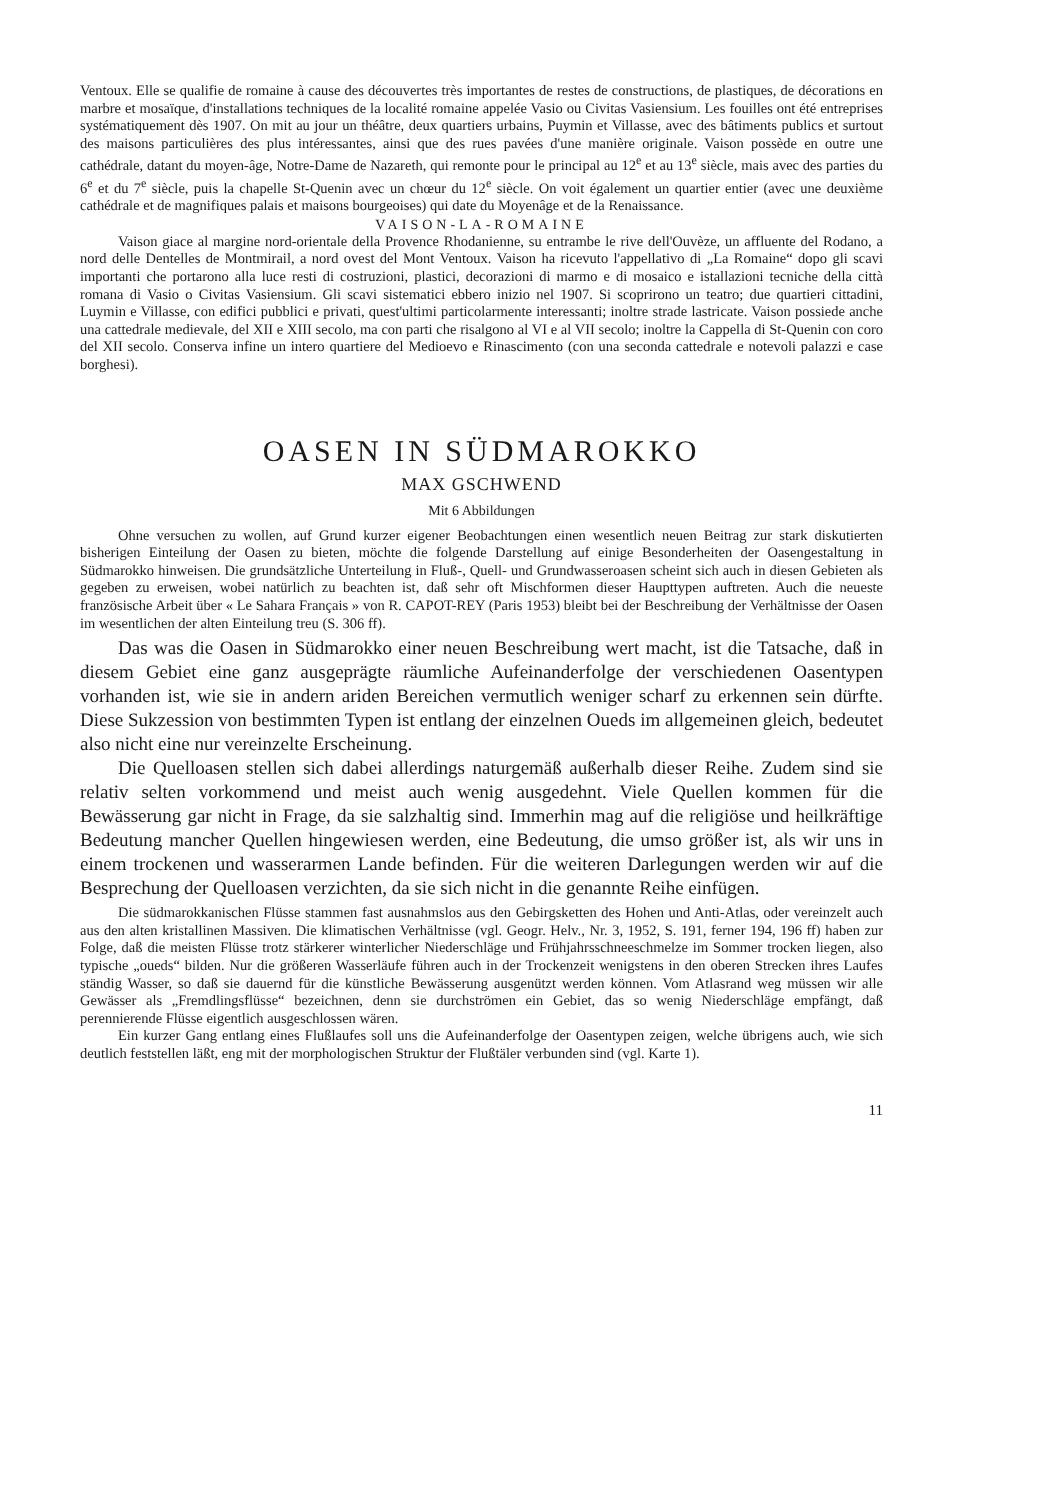Ventoux. Elle se qualifie de romaine à cause des découvertes très importantes de restes de constructions, de plastiques, de décorations en marbre et mosaïque, d'installations techniques de la localité romaine appelée Vasio ou Civitas Vasiensium. Les fouilles ont été entreprises systématiquement dès 1907. On mit au jour un théâtre, deux quartiers urbains, Puymin et Villasse, avec des bâtiments publics et surtout des maisons particulières des plus intéressantes, ainsi que des rues pavées d'une manière originale. Vaison possède en outre une cathédrale, datant du moyen-âge, Notre-Dame de Nazareth, qui remonte pour le principal au 12<sup>e</sup> et au 13<sup>e</sup> siècle, mais avec des parties du 6<sup>e</sup> et du 7<sup>e</sup> siècle, puis la chapelle St-Quenin avec un chœur du 12<sup>e</sup> siècle. On voit également un quartier entier (avec une deuxième cathédrale et de magnifiques palais et maisons bourgeoises) qui date du Moyenâge et de la Renaissance.
VAISON-LA-ROMAINE
Vaison giace al margine nord-orientale della Provence Rhodanienne, su entrambe le rive dell'Ouvèze, un affluente del Rodano, a nord delle Dentelles de Montmirail, a nord ovest del Mont Ventoux. Vaison ha ricevuto l'appellativo di „La Romaine“ dopo gli scavi importanti che portarono alla luce resti di costruzioni, plastici, decorazioni di marmo e di mosaico e istallazioni tecniche della città romana di Vasio o Civitas Vasiensium. Gli scavi sistematici ebbero inizio nel 1907. Si scoprirono un teatro; due quartieri cittadini, Luymin e Villasse, con edifici pubblici e privati, quest'ultimi particolarmente interessanti; inoltre strade lastricate. Vaison possiede anche una cattedrale medievale, del XII e XIII secolo, ma con parti che risalgono al VI e al VII secolo; inoltre la Cappella di St-Quenin con coro del XII secolo. Conserva infine un intero quartiere del Medioevo e Rinascimento (con una seconda cattedrale e notevoli palazzi e case borghesi).
OASEN IN SÜDMAROKKO
MAX GSCHWEND
Mit 6 Abbildungen
Ohne versuchen zu wollen, auf Grund kurzer eigener Beobachtungen einen wesentlich neuen Beitrag zur stark diskutierten bisherigen Einteilung der Oasen zu bieten, möchte die folgende Darstellung auf einige Besonderheiten der Oasengestaltung in Südmarokko hinweisen. Die grundsätzliche Unterteilung in Fluß-, Quell- und Grundwasseroasen scheint sich auch in diesen Gebieten als gegeben zu erweisen, wobei natürlich zu beachten ist, daß sehr oft Mischformen dieser Haupttypen auftreten. Auch die neueste französische Arbeit über « Le Sahara Français » von R. CAPOT-REY (Paris 1953) bleibt bei der Beschreibung der Verhältnisse der Oasen im wesentlichen der alten Einteilung treu (S. 306 ff).
Das was die Oasen in Südmarokko einer neuen Beschreibung wert macht, ist die Tatsache, daß in diesem Gebiet eine ganz ausgeprägte räumliche Aufeinanderfolge der verschiedenen Oasentypen vorhanden ist, wie sie in andern ariden Bereichen vermutlich weniger scharf zu erkennen sein dürfte. Diese Sukzession von bestimmten Typen ist entlang der einzelnen Oueds im allgemeinen gleich, bedeutet also nicht eine nur vereinzelte Erscheinung.
Die Quelloasen stellen sich dabei allerdings naturgemäß außerhalb dieser Reihe. Zudem sind sie relativ selten vorkommend und meist auch wenig ausgedehnt. Viele Quellen kommen für die Bewässerung gar nicht in Frage, da sie salzhaltig sind. Immerhin mag auf die religiöse und heilkräftige Bedeutung mancher Quellen hingewiesen werden, eine Bedeutung, die umso größer ist, als wir uns in einem trockenen und wasserarmen Lande befinden. Für die weiteren Darlegungen werden wir auf die Besprechung der Quelloasen verzichten, da sie sich nicht in die genannte Reihe einfügen.
Die südmarokkanischen Flüsse stammen fast ausnahmslos aus den Gebirgsketten des Hohen und Anti-Atlas, oder vereinzelt auch aus den alten kristallinen Massiven. Die klimatischen Verhältnisse (vgl. Geogr. Helv., Nr. 3, 1952, S. 191, ferner 194, 196 ff) haben zur Folge, daß die meisten Flüsse trotz stärkerer winterlicher Niederschläge und Frühjahrsschneeschmelze im Sommer trocken liegen, also typische „oueds“ bilden. Nur die größeren Wasserläufe führen auch in der Trockenzeit wenigstens in den oberen Strecken ihres Laufes ständig Wasser, so daß sie dauernd für die künstliche Bewässerung ausgenützt werden können. Vom Atlasrand weg müssen wir alle Gewässer als „Fremdlingsflüsse“ bezeichnen, denn sie durchströmen ein Gebiet, das so wenig Niederschläge empfängt, daß perennierende Flüsse eigentlich ausgeschlossen wären.
Ein kurzer Gang entlang eines Flußlaufes soll uns die Aufeinanderfolge der Oasentypen zeigen, welche übrigens auch, wie sich deutlich feststellen läßt, eng mit der morphologischen Struktur der Flußtäler verbunden sind (vgl. Karte 1).
11